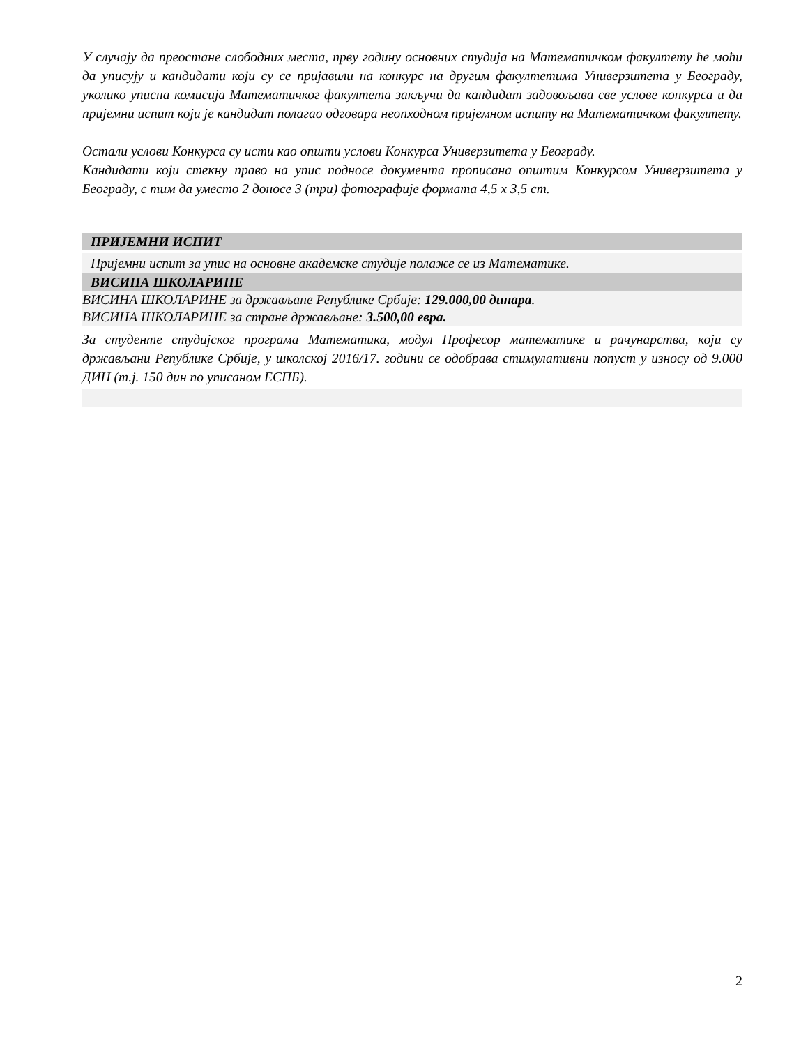У случају да преостане слободних места, прву годину основних студија на Математичком факултету ће моћи да уписују и кандидати који су се пријавили на конкурс на другим факултетима Универзитета у Београду, уколико уписна комисија Математичког факултета закључи да кандидат задовољава све услове конкурса и да пријемни испит који је кандидат полагао одговара неопходном пријемном испиту на Математичком факултету.
Остали услови Конкурса су исти као општи услови Конкурса Универзитета у Београду.
Кандидати који стекну право на упис подносе документа прописана општим Конкурсом Универзитета у Београду, с тим да уместо 2 доносе 3 (три) фотографије формата 4,5 x 3,5 cm.
ПРИЈЕМНИ ИСПИТ
Пријемни испит за упис на основне академске студије полаже се из Математике.
ВИСИНА ШКОЛАРИНЕ
ВИСИНА ШКОЛАРИНЕ за држављане Републике Србије: 129.000,00 динара.
ВИСИНА ШКОЛАРИНЕ за стране држављане: 3.500,00 евра.
За студенте студијског програма Математика, модул Професор математике и рачунарства, који су држављани Републике Србије, у школској 2016/17. години се одобрава стимулативни попуст у износу од 9.000 ДИН (т.ј. 150 дин по уписаном ЕСПБ).
2